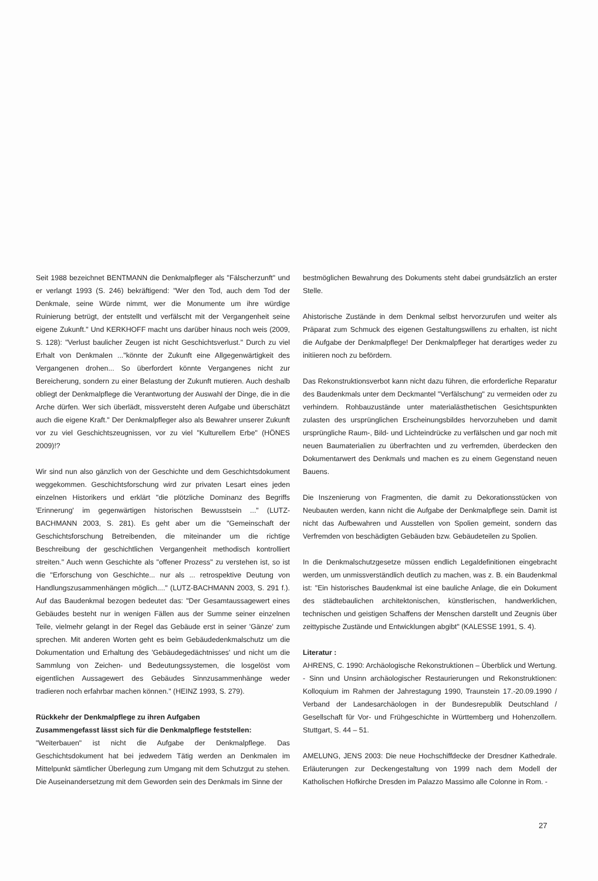Seit 1988 bezeichnet BENTMANN die Denkmalpfleger als "Fälscherzunft" und er verlangt 1993 (S. 246) bekräftigend: "Wer den Tod, auch dem Tod der Denkmale, seine Würde nimmt, wer die Monumente um ihre würdige Ruinierung betrügt, der entstellt und verfälscht mit der Vergangenheit seine eigene Zukunft." Und KERKHOFF macht uns darüber hinaus noch weis (2009, S. 128): "Verlust baulicher Zeugen ist nicht Geschichtsverlust." Durch zu viel Erhalt von Denkmalen ..."könnte der Zukunft eine Allgegenwärtigkeit des Vergangenen drohen... So überfordert könnte Vergangenes nicht zur Bereicherung, sondern zu einer Belastung der Zukunft mutieren. Auch deshalb obliegt der Denkmalpflege die Verantwortung der Auswahl der Dinge, die in die Arche dürfen. Wer sich überlädt, missversteht deren Aufgabe und überschätzt auch die eigene Kraft." Der Denkmalpfleger also als Bewahrer unserer Zukunft vor zu viel Geschichtszeugnissen, vor zu viel "Kulturellem Erbe" (HÖNES 2009)!?
Wir sind nun also gänzlich von der Geschichte und dem Geschichtsdokument weggekommen. Geschichtsforschung wird zur privaten Lesart eines jeden einzelnen Historikers und erklärt "die plötzliche Dominanz des Begriffs 'Erinnerung' im gegenwärtigen historischen Bewusstsein ..." (LUTZ- BACHMANN 2003, S. 281). Es geht aber um die "Gemeinschaft der Geschichtsforschung Betreibenden, die miteinander um die richtige Beschreibung der geschichtlichen Vergangenheit methodisch kontrolliert streiten." Auch wenn Geschichte als "offener Prozess" zu verstehen ist, so ist die "Erforschung von Geschichte... nur als ... retrospektive Deutung von Handlungszusammenhängen möglich...." (LUTZ-BACHMANN 2003, S. 291 f.). Auf das Baudenkmal bezogen bedeutet das: "Der Gesamtaussagewert eines Gebäudes besteht nur in wenigen Fällen aus der Summe seiner einzelnen Teile, vielmehr gelangt in der Regel das Gebäude erst in seiner 'Gänze' zum sprechen. Mit anderen Worten geht es beim Gebäudedenkmalschutz um die Dokumentation und Erhaltung des 'Gebäudegedächtnisses' und nicht um die Sammlung von Zeichen- und Bedeutungssystemen, die losgelöst vom eigentlichen Aussagewert des Gebäudes Sinnzusammenhänge weder tradieren noch erfahrbar machen können." (HEINZ 1993, S. 279).
Rückkehr der Denkmalpflege zu ihren Aufgaben
Zusammengefasst lässt sich für die Denkmalpflege feststellen:
"Weiterbauen" ist nicht die Aufgabe der Denkmalpflege. Das Geschichtsdokument hat bei jedwedem Tätig werden an Denkmalen im Mittelpunkt sämtlicher Überlegung zum Umgang mit dem Schutzgut zu stehen. Die Auseinandersetzung mit dem Geworden sein des Denkmals im Sinne der
bestmöglichen Bewahrung des Dokuments steht dabei grundsätzlich an erster Stelle.
Ahistorische Zustände in dem Denkmal selbst hervorzurufen und weiter als Präparat zum Schmuck des eigenen Gestaltungswillens zu erhalten, ist nicht die Aufgabe der Denkmalpflege! Der Denkmalpfleger hat derartiges weder zu initiieren noch zu befördern.
Das Rekonstruktionsverbot kann nicht dazu führen, die erforderliche Reparatur des Baudenkmals unter dem Deckmantel "Verfälschung" zu vermeiden oder zu verhindern. Rohbauzustände unter materialästhetischen Gesichtspunkten zulasten des ursprünglichen Erscheinungsbildes hervorzuheben und damit ursprüngliche Raum-, Bild- und Lichteindrücke zu verfälschen und gar noch mit neuen Baumaterialien zu überfrachten und zu verfremden, überdecken den Dokumentarwert des Denkmals und machen es zu einem Gegenstand neuen Bauens.
Die Inszenierung von Fragmenten, die damit zu Dekorationsstücken von Neubauten werden, kann nicht die Aufgabe der Denkmalpflege sein. Damit ist nicht das Aufbewahren und Ausstellen von Spolien gemeint, sondern das Verfremden von beschädigten Gebäuden bzw. Gebäudeteilen zu Spolien.
In die Denkmalschutzgesetze müssen endlich Legaldefinitionen eingebracht werden, um unmissverständlich deutlich zu machen, was z. B. ein Baudenkmal ist: "Ein historisches Baudenkmal ist eine bauliche Anlage, die ein Dokument des städtebaulichen architektonischen, künstlerischen, handwerklichen, technischen und geistigen Schaffens der Menschen darstellt und Zeugnis über zeittypische Zustände und Entwicklungen abgibt" (KALESSE 1991, S. 4).
Literatur :
AHRENS, C. 1990: Archäologische Rekonstruktionen – Überblick und Wertung. - Sinn und Unsinn archäologischer Restaurierungen und Rekonstruktionen: Kolloquium im Rahmen der Jahrestagung 1990, Traunstein 17.-20.09.1990 / Verband der Landesarchäologen in der Bundesrepublik Deutschland / Gesellschaft für Vor- und Frühgeschichte in Württemberg und Hohenzollern. Stuttgart, S. 44 – 51.
AMELUNG, JENS 2003: Die neue Hochschiffdecke der Dresdner Kathedrale. Erläuterungen zur Deckengestaltung von 1999 nach dem Modell der Katholischen Hofkirche Dresden im Palazzo Massimo alle Colonne in Rom. -
27